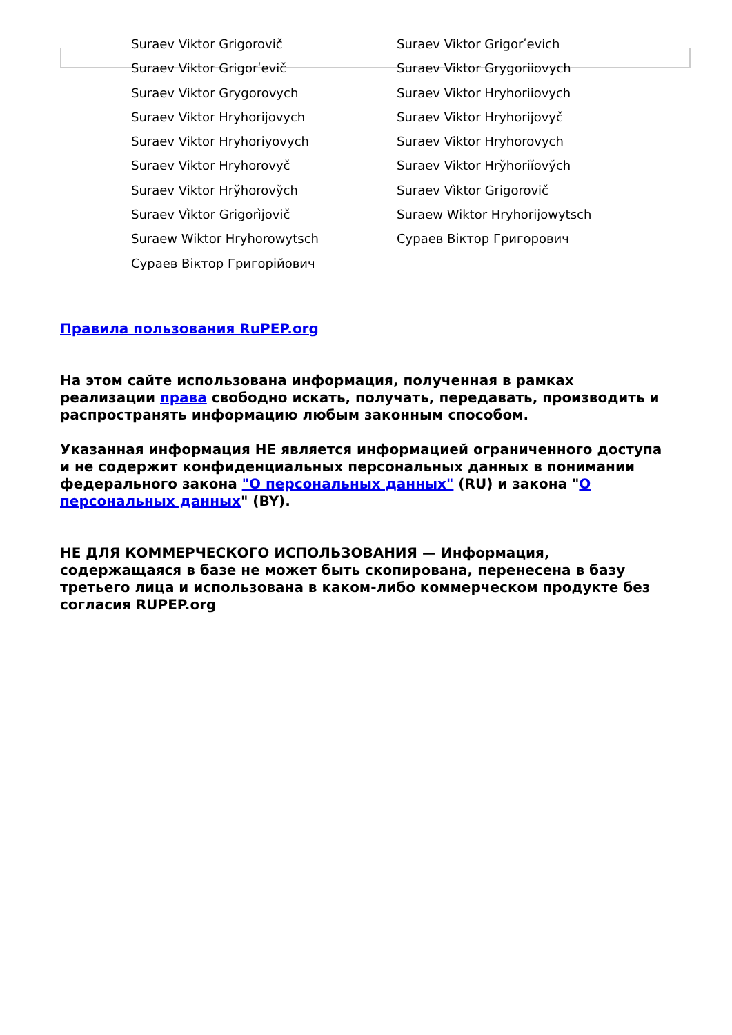Suraev Viktor Grigorovič
Suraev Viktor Grigorʹevich
Suraev Viktor Grigorʹevič
Suraev Viktor Grygoriiovych
Suraev Viktor Grygorovych
Suraev Viktor Hryhoriiovych
Suraev Viktor Hryhorijovych
Suraev Viktor Hryhorijovyč
Suraev Viktor Hryhoriyovych
Suraev Viktor Hryhorovych
Suraev Viktor Hryhorovyč
Suraev Viktor Hry̆horiĭovy̆ch
Suraev Viktor Hry̆horovy̆ch
Suraev Vìktor Grigorovič
Suraev Vìktor Grigorìjovič
Suraew Wiktor Hryhorijowytsch
Suraew Wiktor Hryhorowytsch
Сураев Віктор Григорович
Сураев Віктор Григорійович
Правила пользования RuPEP.org
На этом сайте использована информация, полученная в рамках реализации права свободно искать, получать, передавать, производить и распространять информацию любым законным способом.
Указанная информация НЕ является информацией ограниченного доступа и не содержит конфиденциальных персональных данных в понимании федерального закона "О персональных данных" (RU) и закона "О персональных данных" (BY).
НЕ ДЛЯ КОММЕРЧЕСКОГО ИСПОЛЬЗОВАНИЯ — Информация, содержащаяся в базе не может быть скопирована, перенесена в базу третьего лица и использована в каком-либо коммерческом продукте без согласия RUPEP.org